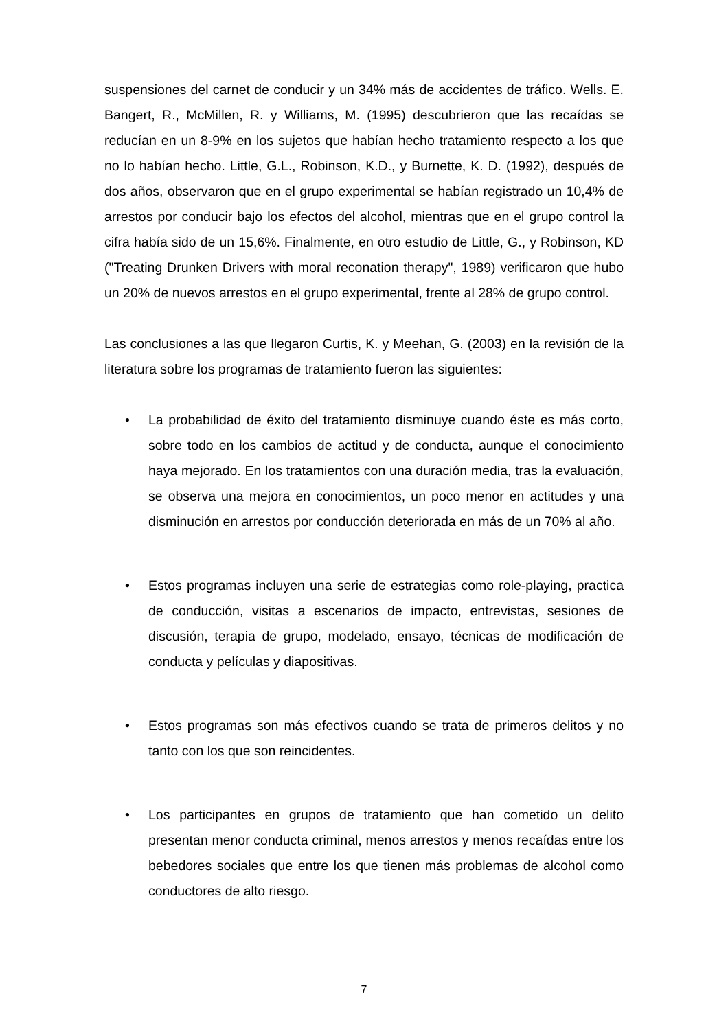suspensiones del carnet de conducir y un 34% más de accidentes de tráfico. Wells. E. Bangert, R., McMillen, R. y Williams, M. (1995) descubrieron que las recaídas se reducían en un 8-9% en los sujetos que habían hecho tratamiento respecto a los que no lo habían hecho. Little, G.L., Robinson, K.D., y Burnette, K. D. (1992), después de dos años, observaron que en el grupo experimental se habían registrado un 10,4% de arrestos por conducir bajo los efectos del alcohol, mientras que en el grupo control la cifra había sido de un 15,6%. Finalmente, en otro estudio de Little, G., y Robinson, KD ("Treating Drunken Drivers with moral reconation therapy", 1989) verificaron que hubo un 20% de nuevos arrestos en el grupo experimental, frente al 28% de grupo control.
Las conclusiones a las que llegaron Curtis, K. y Meehan, G. (2003) en la revisión de la literatura sobre los programas de tratamiento fueron las siguientes:
• La probabilidad de éxito del tratamiento disminuye cuando éste es más corto, sobre todo en los cambios de actitud y de conducta, aunque el conocimiento haya mejorado. En los tratamientos con una duración media, tras la evaluación, se observa una mejora en conocimientos, un poco menor en actitudes y una disminución en arrestos por conducción deteriorada en más de un 70% al año.
• Estos programas incluyen una serie de estrategias como role-playing, practica de conducción, visitas a escenarios de impacto, entrevistas, sesiones de discusión, terapia de grupo, modelado, ensayo, técnicas de modificación de conducta y películas y diapositivas.
• Estos programas son más efectivos cuando se trata de primeros delitos y no tanto con los que son reincidentes.
• Los participantes en grupos de tratamiento que han cometido un delito presentan menor conducta criminal, menos arrestos y menos recaídas entre los bebedores sociales que entre los que tienen más problemas de alcohol como conductores de alto riesgo.
7